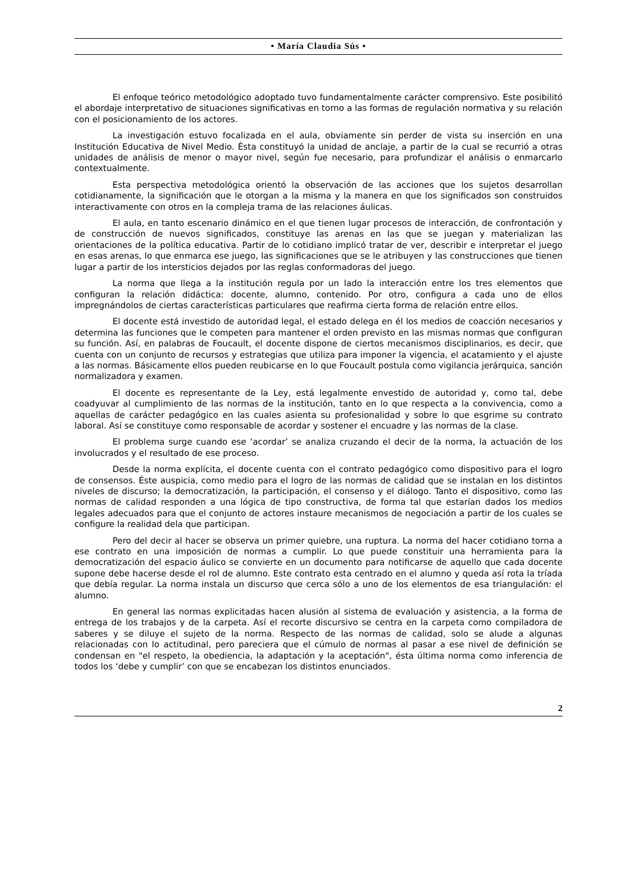• María Claudia Sús •
El enfoque teórico metodológico adoptado tuvo fundamentalmente carácter comprensivo. Este posibilitó el abordaje interpretativo de situaciones significativas en torno a las formas de regulación normativa y su relación con el posicionamiento de los actores.
La investigación estuvo focalizada en el aula, obviamente sin perder de vista su inserción en una Institución Educativa de Nivel Medio. Ésta constituyó la unidad de anclaje, a partir de la cual se recurrió a otras unidades de análisis de menor o mayor nivel, según fue necesario, para profundizar el análisis o enmarcarlo contextualmente.
Esta perspectiva metodológica orientó la observación de las acciones que los sujetos desarrollan cotidianamente, la significación que le otorgan a la misma y la manera en que los significados son construidos interactivamente con otros en la compleja trama de las relaciones áulicas.
El aula, en tanto escenario dinámico en el que tienen lugar procesos de interacción, de confrontación y de construcción de nuevos significados, constituye las arenas en las que se juegan y materializan las orientaciones de la política educativa. Partir de lo cotidiano implicó tratar de ver, describir e interpretar el juego en esas arenas, lo que enmarca ese juego, las significaciones que se le atribuyen y las construcciones que tienen lugar a partir de los intersticios dejados por las reglas conformadoras del juego.
La norma que llega a la institución regula por un lado la interacción entre los tres elementos que configuran la relación didáctica: docente, alumno, contenido. Por otro, configura a cada uno de ellos impregnándolos de ciertas características particulares que reafirma cierta forma de relación entre ellos.
El docente está investido de autoridad legal, el estado delega en él los medios de coacción necesarios y determina las funciones que le competen para mantener el orden previsto en las mismas normas que configuran su función. Así, en palabras de Foucault, el docente dispone de ciertos mecanismos disciplinarios, es decir, que cuenta con un conjunto de recursos y estrategias que utiliza para imponer la vigencia, el acatamiento y el ajuste a las normas. Básicamente ellos pueden reubicarse en lo que Foucault postula como vigilancia jerárquica, sanción normalizadora y examen.
El docente es representante de la Ley, está legalmente envestido de autoridad y, como tal, debe coadyuvar al cumplimiento de las normas de la institución, tanto en lo que respecta a la convivencia, como a aquellas de carácter pedagógico en las cuales asienta su profesionalidad y sobre lo que esgrime su contrato laboral. Así se constituye como responsable de acordar y sostener el encuadre y las normas de la clase.
El problema surge cuando ese ‘acordar’ se analiza cruzando el decir de la norma, la actuación de los involucrados y el resultado de ese proceso.
Desde la norma explícita, el docente cuenta con el contrato pedagógico como dispositivo para el logro de consensos. Éste auspicia, como medio para el logro de las normas de calidad que se instalan en los distintos niveles de discurso; la democratización, la participación, el consenso y el diálogo. Tanto el dispositivo, como las normas de calidad responden a una lógica de tipo constructiva, de forma tal que estarían dados los medios legales adecuados para que el conjunto de actores instaure mecanismos de negociación a partir de los cuales se configure la realidad dela que participan.
Pero del decir al hacer se observa un primer quiebre, una ruptura. La norma del hacer cotidiano torna a ese contrato en una imposición de normas a cumplir. Lo que puede constituir una herramienta para la democratización del espacio áulico se convierte en un documento para notificarse de aquello que cada docente supone debe hacerse desde el rol de alumno. Este contrato esta centrado en el alumno y queda así rota la tríada que debía regular. La norma instala un discurso que cerca sólo a uno de los elementos de esa triangulación: el alumno.
En general las normas explicitadas hacen alusión al sistema de evaluación y asistencia, a la forma de entrega de los trabajos y de la carpeta. Así el recorte discursivo se centra en la carpeta como compiladora de saberes y se diluye el sujeto de la norma. Respecto de las normas de calidad, solo se alude a algunas relacionadas con lo actitudinal, pero pareciera que el cúmulo de normas al pasar a ese nivel de definición se condensan en "el respeto, la obediencia, la adaptación y la aceptación", ésta última norma como inferencia de todos los ‘debe y cumplir’ con que se encabezan los distintos enunciados.
2